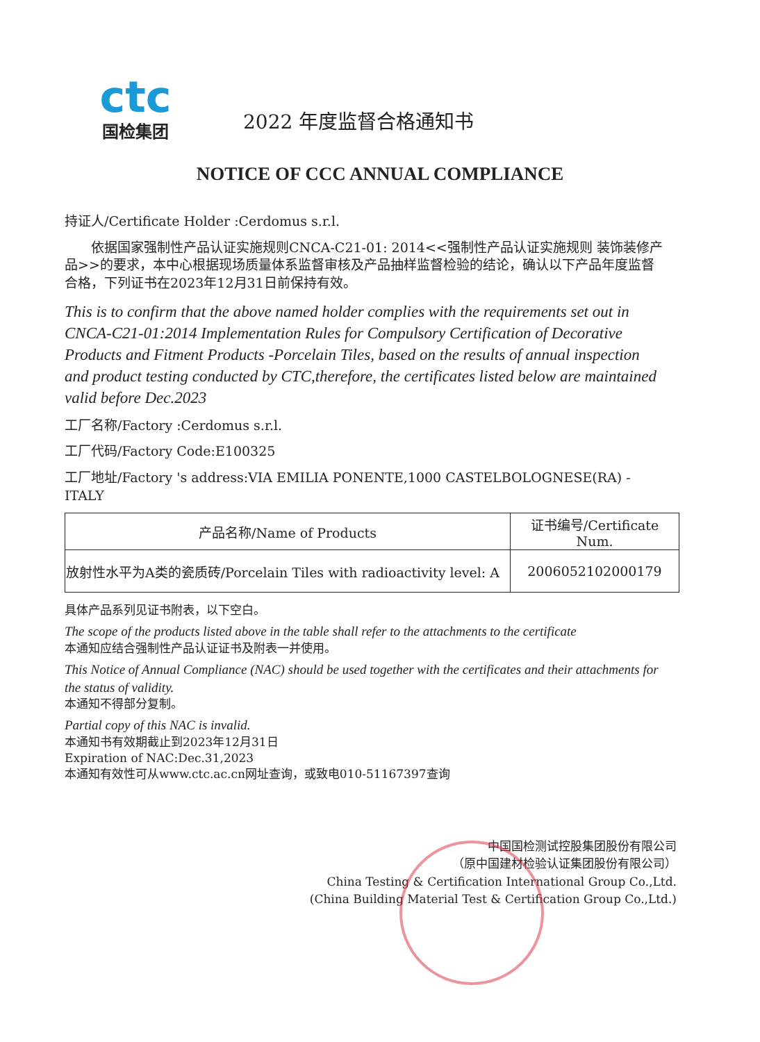ctc
国检集团
2022 年度监督合格通知书
NOTICE OF CCC ANNUAL COMPLIANCE
持证人/Certificate Holder :Cerdomus s.r.l.
  依据国家强制性产品认证实施规则CNCA-C21-01: 2014<<强制性产品认证实施规则 装饰装修产品>>的要求，本中心根据现场质量体系监督审核及产品抽样监督检验的结论，确认以下产品年度监督合格，下列证书在2023年12月31日前保持有效。
This is to confirm that the above named holder complies with the requirements set out in CNCA-C21-01:2014 Implementation Rules for Compulsory Certification of Decorative Products and Fitment Products -Porcelain Tiles, based on the results of annual inspection and product testing conducted by CTC,therefore, the certificates listed below are maintained valid before Dec.2023
工厂名称/Factory :Cerdomus s.r.l.
工厂代码/Factory Code:E100325
工厂地址/Factory 's address:VIA EMILIA PONENTE,1000 CASTELBOLOGNESE(RA) -ITALY
| 产品名称/Name of Products | 证书编号/Certificate Num. |
| --- | --- |
| 放射性水平为A类的瓷质砖/Porcelain Tiles with radioactivity level: A | 2006052102000179 |
具体产品系列见证书附表，以下空白。
The scope of the products listed above in the table shall refer to the attachments to the certificate
本通知应结合强制性产品认证证书及附表一并使用。
This Notice of Annual Compliance (NAC) should be used together with the certificates and their attachments for the status of validity.
本通知不得部分复制。
Partial copy of this NAC is invalid.
本通知书有效期截止到2023年12月31日
Expiration of NAC:Dec.31,2023
本通知有效性可从www.ctc.ac.cn网址查询，或致电010-51167397查询
中国国检测试控股集团股份有限公司
（原中国建材检验认证集团股份有限公司）
China Testing & Certification International Group Co.,Ltd.
(China Building Material Test & Certification Group Co.,Ltd.)